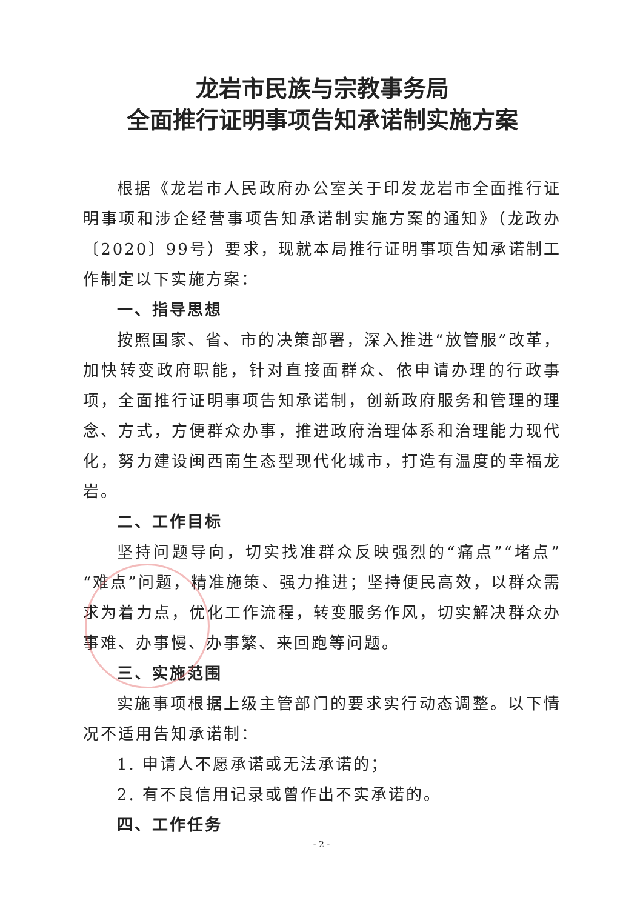龙岩市民族与宗教事务局
全面推行证明事项告知承诺制实施方案
根据《龙岩市人民政府办公室关于印发龙岩市全面推行证明事项和涉企经营事项告知承诺制实施方案的通知》（龙政办〔2020〕99号）要求，现就本局推行证明事项告知承诺制工作制定以下实施方案：
一、指导思想
按照国家、省、市的决策部署，深入推进“放管服”改革，加快转变政府职能，针对直接面群众、依申请办理的行政事项，全面推行证明事项告知承诺制，创新政府服务和管理的理念、方式，方便群众办事，推进政府治理体系和治理能力现代化，努力建设闽西南生态型现代化城市，打造有温度的幸福龙岩。
二、工作目标
坚持问题导向，切实找准群众反映强烈的“痛点”“堵点”“难点”问题，精准施策、强力推进；坚持便民高效，以群众需求为着力点，优化工作流程，转变服务作风，切实解决群众办事难、办事慢、办事繁、来回跑等问题。
三、实施范围
实施事项根据上级主管部门的要求实行动态调整。以下情况不适用告知承诺制：
1. 申请人不愿承诺或无法承诺的；
2. 有不良信用记录或曾作出不实承诺的。
四、工作任务
- 2 -